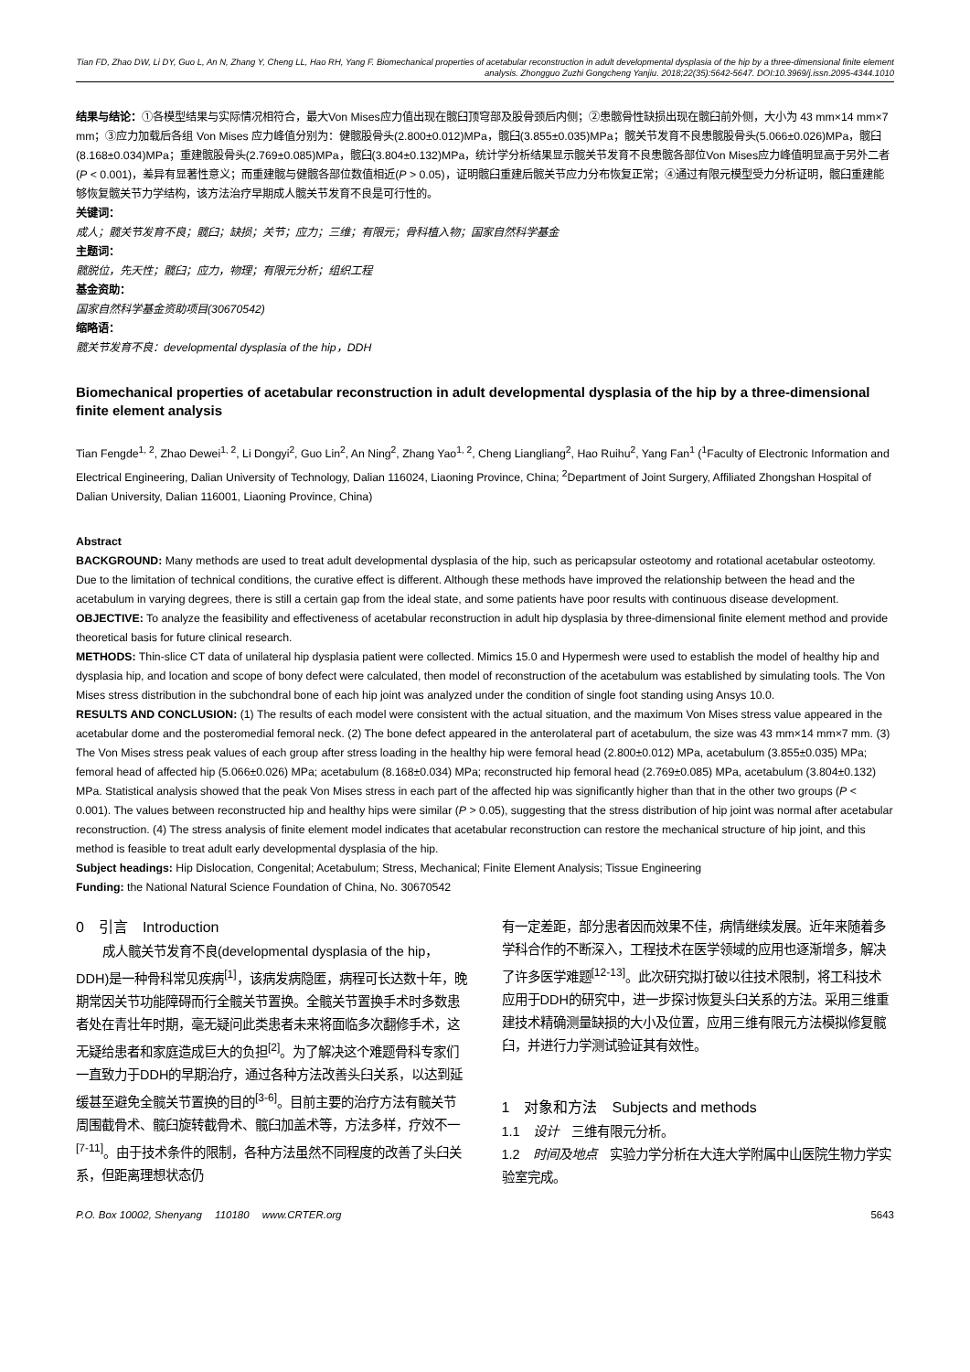Tian FD, Zhao DW, Li DY, Guo L, An N, Zhang Y, Cheng LL, Hao RH, Yang F. Biomechanical properties of acetabular reconstruction in adult developmental dysplasia of the hip by a three-dimensional finite element analysis. Zhongguo Zuzhi Gongcheng Yanjiu. 2018;22(35):5642-5647. DOI:10.3969/j.issn.2095-4344.1010
结果与结论：①各模型结果与实际情况相符合，最大Von Mises应力值出现在髋臼顶穹部及股骨颈后内侧；②患髋骨性缺损出现在髋臼前外侧，大小为 43 mm×14 mm×7 mm；③应力加载后各组 Von Mises 应力峰值分别为：健髋股骨头(2.800±0.012)MPa，髋臼(3.855±0.035)MPa；髋关节发育不良患髋股骨头(5.066±0.026)MPa，髋臼(8.168±0.034)MPa；重建髋股骨头(2.769±0.085)MPa，髋臼(3.804±0.132)MPa，统计学分析结果显示髋关节发育不良患髋各部位Von Mises应力峰值明显高于另外二者(P < 0.001)，差异有显著性意义；而重建髋与健髋各部位数值相近(P > 0.05)，证明髋臼重建后髋关节应力分布恢复正常；④通过有限元模型受力分析证明，髋臼重建能够恢复髋关节力学结构，该方法治疗早期成人髋关节发育不良是可行性的。
关键词：
成人；髋关节发育不良；髋臼；缺损；关节；应力；三维；有限元；骨科植入物；国家自然科学基金
主题词：
髋脱位，先天性；髋臼；应力，物理；有限元分析；组织工程
基金资助：
国家自然科学基金资助项目(30670542)
缩略语：
髋关节发育不良：developmental dysplasia of the hip，DDH
Biomechanical properties of acetabular reconstruction in adult developmental dysplasia of the hip by a three-dimensional finite element analysis
Tian Fengde<sup>1, 2</sup>, Zhao Dewei<sup>1, 2</sup>, Li Dongyi<sup>2</sup>, Guo Lin<sup>2</sup>, An Ning<sup>2</sup>, Zhang Yao<sup>1, 2</sup>, Cheng Liangliang<sup>2</sup>, Hao Ruihu<sup>2</sup>, Yang Fan<sup>1</sup> (<sup>1</sup>Faculty of Electronic Information and Electrical Engineering, Dalian University of Technology, Dalian 116024, Liaoning Province, China; <sup>2</sup>Department of Joint Surgery, Affiliated Zhongshan Hospital of Dalian University, Dalian 116001, Liaoning Province, China)
Abstract
BACKGROUND: Many methods are used to treat adult developmental dysplasia of the hip, such as pericapsular osteotomy and rotational acetabular osteotomy. Due to the limitation of technical conditions, the curative effect is different. Although these methods have improved the relationship between the head and the acetabulum in varying degrees, there is still a certain gap from the ideal state, and some patients have poor results with continuous disease development.
OBJECTIVE: To analyze the feasibility and effectiveness of acetabular reconstruction in adult hip dysplasia by three-dimensional finite element method and provide theoretical basis for future clinical research.
METHODS: Thin-slice CT data of unilateral hip dysplasia patient were collected. Mimics 15.0 and Hypermesh were used to establish the model of healthy hip and dysplasia hip, and location and scope of bony defect were calculated, then model of reconstruction of the acetabulum was established by simulating tools. The Von Mises stress distribution in the subchondral bone of each hip joint was analyzed under the condition of single foot standing using Ansys 10.0.
RESULTS AND CONCLUSION: (1) The results of each model were consistent with the actual situation, and the maximum Von Mises stress value appeared in the acetabular dome and the posteromedial femoral neck. (2) The bone defect appeared in the anterolateral part of acetabulum, the size was 43 mm×14 mm×7 mm. (3) The Von Mises stress peak values of each group after stress loading in the healthy hip were femoral head (2.800±0.012) MPa, acetabulum (3.855±0.035) MPa; femoral head of affected hip (5.066±0.026) MPa; acetabulum (8.168±0.034) MPa; reconstructed hip femoral head (2.769±0.085) MPa, acetabulum (3.804±0.132) MPa. Statistical analysis showed that the peak Von Mises stress in each part of the affected hip was significantly higher than that in the other two groups (P < 0.001). The values between reconstructed hip and healthy hips were similar (P > 0.05), suggesting that the stress distribution of hip joint was normal after acetabular reconstruction. (4) The stress analysis of finite element model indicates that acetabular reconstruction can restore the mechanical structure of hip joint, and this method is feasible to treat adult early developmental dysplasia of the hip.
Subject headings: Hip Dislocation, Congenital; Acetabulum; Stress, Mechanical; Finite Element Analysis; Tissue Engineering
Funding: the National Natural Science Foundation of China, No. 30670542
0　引言　Introduction
成人髋关节发育不良(developmental dysplasia of the hip，DDH)是一种骨科常见疾病<sup>[1]</sup>，该病发病隐匿，病程可长达数十年，晚期常因关节功能障碍而行全髋关节置换。全髋关节置换手术时多数患者处在青壮年时期，毫无疑问此类患者未来将面临多次翻修手术，这无疑给患者和家庭造成巨大的负担<sup>[2]</sup>。为了解决这个难题骨科专家们一直致力于DDH的早期治疗，通过各种方法改善头臼关系，以达到延缓甚至避免全髋关节置换的目的<sup>[3-6]</sup>。目前主要的治疗方法有髋关节周围截骨术、髋臼旋转截骨术、髋臼加盖术等，方法多样，疗效不一<sup>[7-11]</sup>。由于技术条件的限制，各种方法虽然不同程度的改善了头臼关系，但距离理想状态仍
有一定差距，部分患者因而效果不佳，病情继续发展。近年来随着多学科合作的不断深入，工程技术在医学领域的应用也逐渐增多，解决了许多医学难题<sup>[12-13]</sup>。此次研究拟打破以往技术限制，将工科技术应用于DDH的研究中，进一步探讨恢复头臼关系的方法。采用三维重建技术精确测量缺损的大小及位置，应用三维有限元方法模拟修复髋臼，并进行力学测试验证其有效性。
1　对象和方法　Subjects and methods
1.1　设计　三维有限元分析。
1.2　时间及地点　实验力学分析在大连大学附属中山医院生物力学实验室完成。
P.O. Box 10002, Shenyang　 110180　 www.CRTER.org 5643